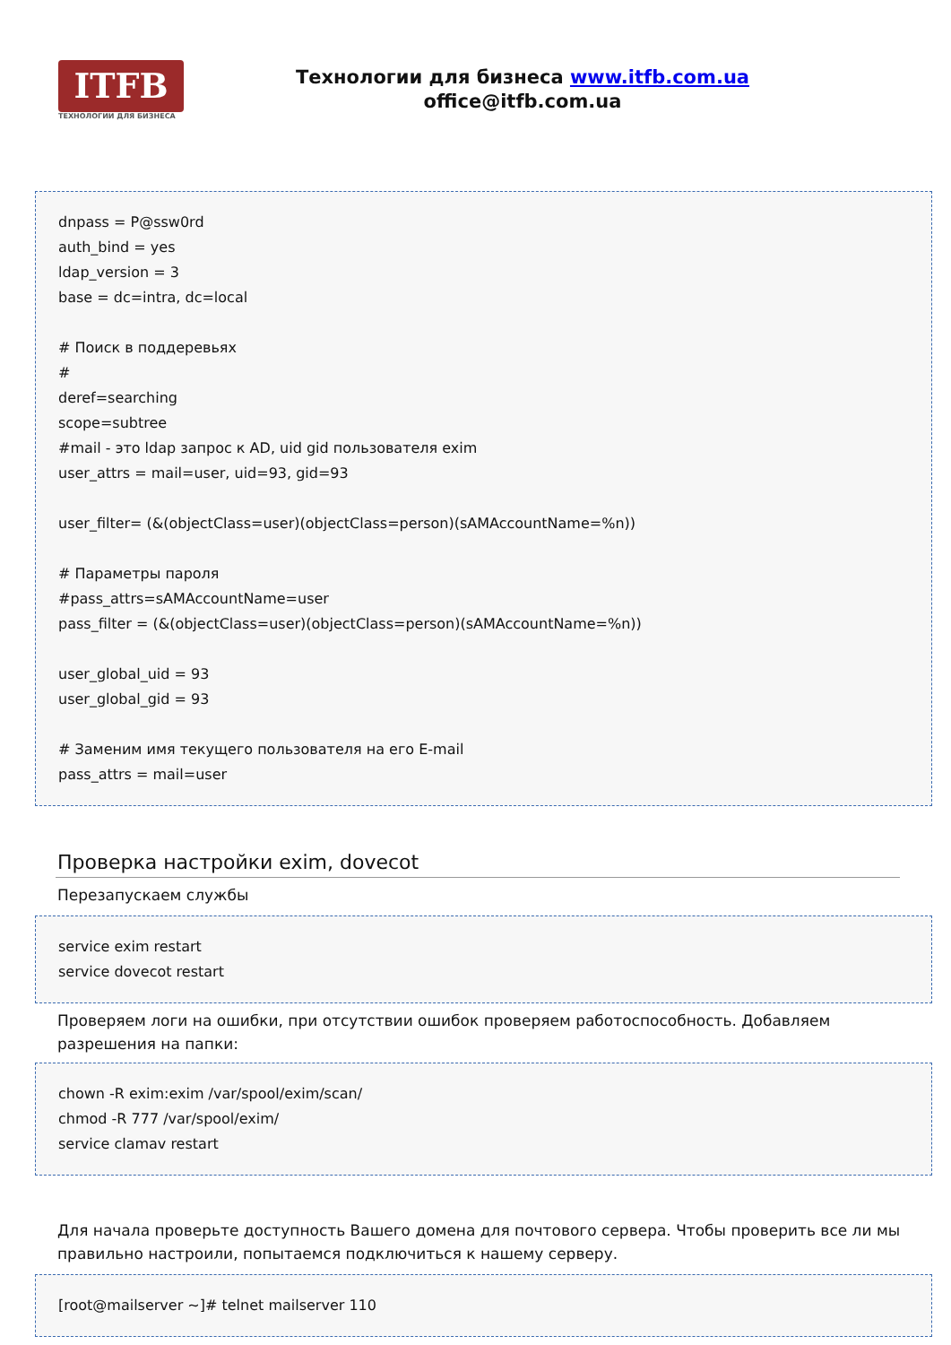ITFB
ТЕХНОЛОГИИ ДЛЯ БИЗНЕСА
Технологии для бизнеса www.itfb.com.ua
office@itfb.com.ua
dnpass = P@ssw0rd
auth_bind = yes
ldap_version = 3
base = dc=intra, dc=local
# Поиск в поддеревьях
#
deref=searching
scope=subtree
#mail - это ldap запрос к AD, uid gid пользователя exim
user_attrs = mail=user, uid=93, gid=93
user_filter= (&(objectClass=user)(objectClass=person)(sAMAccountName=%n))
# Параметры пароля
#pass_attrs=sAMAccountName=user
pass_filter = (&(objectClass=user)(objectClass=person)(sAMAccountName=%n))
user_global_uid = 93
user_global_gid = 93
# Заменим имя текущего пользователя на его E-mail
pass_attrs = mail=user
Проверка настройки exim, dovecot
Перезапускаем службы
service exim restart
service dovecot restart
Проверяем логи на ошибки, при отсутствии ошибок проверяем работоспособность. Добавляем разрешения на папки:
chown -R exim:exim /var/spool/exim/scan/
chmod -R 777 /var/spool/exim/
service clamav restart
Для начала проверьте доступность Вашего домена для почтового сервера. Чтобы проверить все ли мы правильно настроили, попытаемся подключиться к нашему серверу.
[root@mailserver ~]# telnet mailserver 110